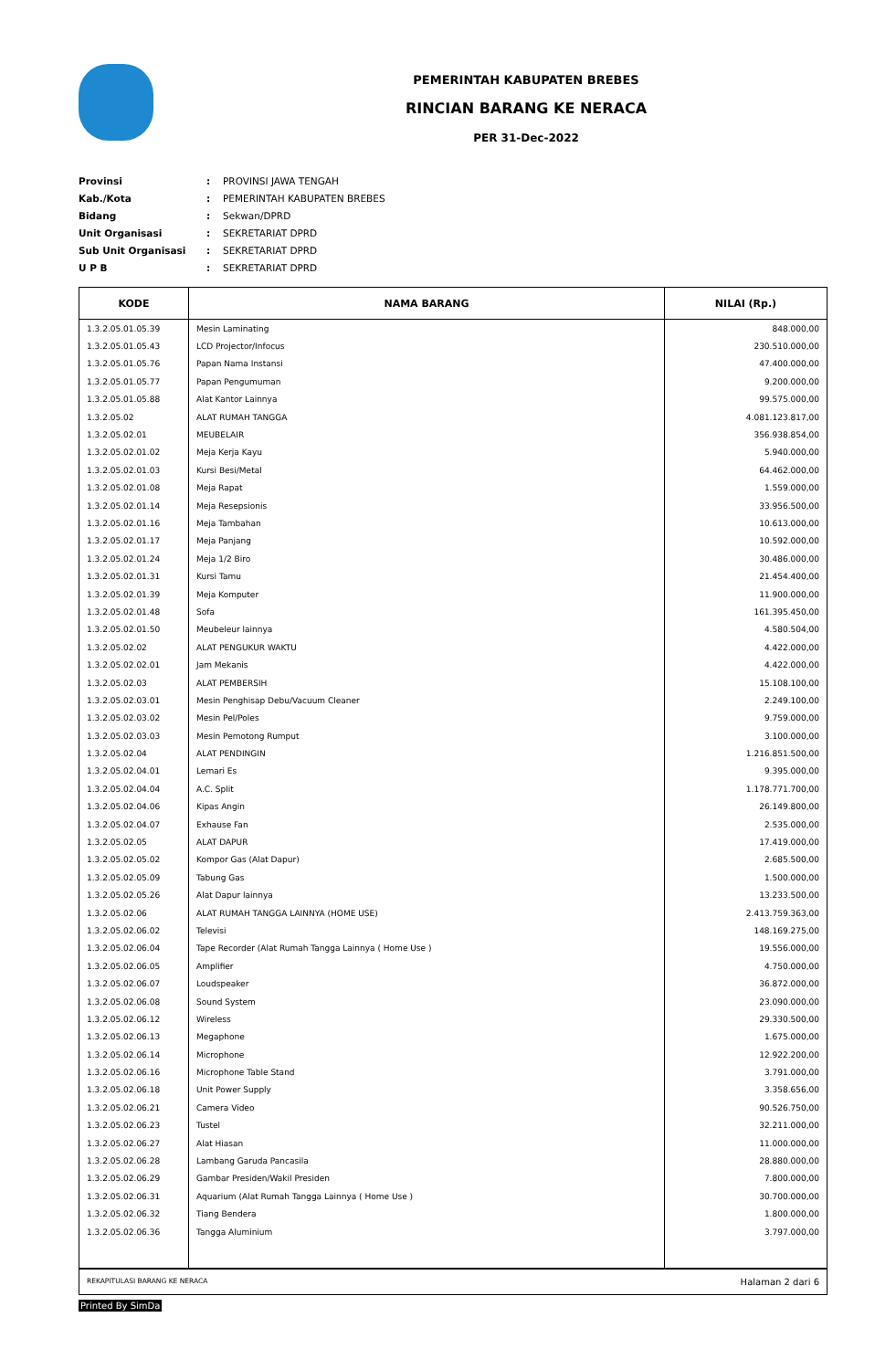PEMERINTAH KABUPATEN BREBES
RINCIAN BARANG KE NERACA
PER 31-Dec-2022
| Provinsi | : | PROVINSI JAWA TENGAH |
| Kab./Kota | : | PEMERINTAH KABUPATEN BREBES |
| Bidang | : | Sekwan/DPRD |
| Unit Organisasi | : | SEKRETARIAT DPRD |
| Sub Unit Organisasi | : | SEKRETARIAT DPRD |
| U P B | : | SEKRETARIAT DPRD |
| KODE | NAMA BARANG | NILAI (Rp.) |
| --- | --- | --- |
| 1.3.2.05.01.05.39 | Mesin Laminating | 848.000,00 |
| 1.3.2.05.01.05.43 | LCD Projector/Infocus | 230.510.000,00 |
| 1.3.2.05.01.05.76 | Papan Nama Instansi | 47.400.000,00 |
| 1.3.2.05.01.05.77 | Papan Pengumuman | 9.200.000,00 |
| 1.3.2.05.01.05.88 | Alat Kantor Lainnya | 99.575.000,00 |
| 1.3.2.05.02 | ALAT RUMAH TANGGA | 4.081.123.817,00 |
| 1.3.2.05.02.01 | MEUBELAIR | 356.938.854,00 |
| 1.3.2.05.02.01.02 | Meja Kerja Kayu | 5.940.000,00 |
| 1.3.2.05.02.01.03 | Kursi Besi/Metal | 64.462.000,00 |
| 1.3.2.05.02.01.08 | Meja Rapat | 1.559.000,00 |
| 1.3.2.05.02.01.14 | Meja Resepsionis | 33.956.500,00 |
| 1.3.2.05.02.01.16 | Meja Tambahan | 10.613.000,00 |
| 1.3.2.05.02.01.17 | Meja Panjang | 10.592.000,00 |
| 1.3.2.05.02.01.24 | Meja 1/2 Biro | 30.486.000,00 |
| 1.3.2.05.02.01.31 | Kursi Tamu | 21.454.400,00 |
| 1.3.2.05.02.01.39 | Meja Komputer | 11.900.000,00 |
| 1.3.2.05.02.01.48 | Sofa | 161.395.450,00 |
| 1.3.2.05.02.01.50 | Meubeleur lainnya | 4.580.504,00 |
| 1.3.2.05.02.02 | ALAT PENGUKUR WAKTU | 4.422.000,00 |
| 1.3.2.05.02.02.01 | Jam Mekanis | 4.422.000,00 |
| 1.3.2.05.02.03 | ALAT PEMBERSIH | 15.108.100,00 |
| 1.3.2.05.02.03.01 | Mesin Penghisap Debu/Vacuum Cleaner | 2.249.100,00 |
| 1.3.2.05.02.03.02 | Mesin Pel/Poles | 9.759.000,00 |
| 1.3.2.05.02.03.03 | Mesin Pemotong Rumput | 3.100.000,00 |
| 1.3.2.05.02.04 | ALAT PENDINGIN | 1.216.851.500,00 |
| 1.3.2.05.02.04.01 | Lemari Es | 9.395.000,00 |
| 1.3.2.05.02.04.04 | A.C. Split | 1.178.771.700,00 |
| 1.3.2.05.02.04.06 | Kipas Angin | 26.149.800,00 |
| 1.3.2.05.02.04.07 | Exhause Fan | 2.535.000,00 |
| 1.3.2.05.02.05 | ALAT DAPUR | 17.419.000,00 |
| 1.3.2.05.02.05.02 | Kompor Gas (Alat Dapur) | 2.685.500,00 |
| 1.3.2.05.02.05.09 | Tabung Gas | 1.500.000,00 |
| 1.3.2.05.02.05.26 | Alat Dapur lainnya | 13.233.500,00 |
| 1.3.2.05.02.06 | ALAT RUMAH TANGGA LAINNYA (HOME USE) | 2.413.759.363,00 |
| 1.3.2.05.02.06.02 | Televisi | 148.169.275,00 |
| 1.3.2.05.02.06.04 | Tape Recorder (Alat Rumah Tangga Lainnya ( Home Use ) | 19.556.000,00 |
| 1.3.2.05.02.06.05 | Amplifier | 4.750.000,00 |
| 1.3.2.05.02.06.07 | Loudspeaker | 36.872.000,00 |
| 1.3.2.05.02.06.08 | Sound System | 23.090.000,00 |
| 1.3.2.05.02.06.12 | Wireless | 29.330.500,00 |
| 1.3.2.05.02.06.13 | Megaphone | 1.675.000,00 |
| 1.3.2.05.02.06.14 | Microphone | 12.922.200,00 |
| 1.3.2.05.02.06.16 | Microphone Table Stand | 3.791.000,00 |
| 1.3.2.05.02.06.18 | Unit Power Supply | 3.358.656,00 |
| 1.3.2.05.02.06.21 | Camera Video | 90.526.750,00 |
| 1.3.2.05.02.06.23 | Tustel | 32.211.000,00 |
| 1.3.2.05.02.06.27 | Alat Hiasan | 11.000.000,00 |
| 1.3.2.05.02.06.28 | Lambang Garuda Pancasila | 28.880.000,00 |
| 1.3.2.05.02.06.29 | Gambar Presiden/Wakil Presiden | 7.800.000,00 |
| 1.3.2.05.02.06.31 | Aquarium (Alat Rumah Tangga Lainnya ( Home Use ) | 30.700.000,00 |
| 1.3.2.05.02.06.32 | Tiang Bendera | 1.800.000,00 |
| 1.3.2.05.02.06.36 | Tangga Aluminium | 3.797.000,00 |
REKAPITULASI BARANG KE NERACA Halaman 2 dari 6
Printed By SimDa